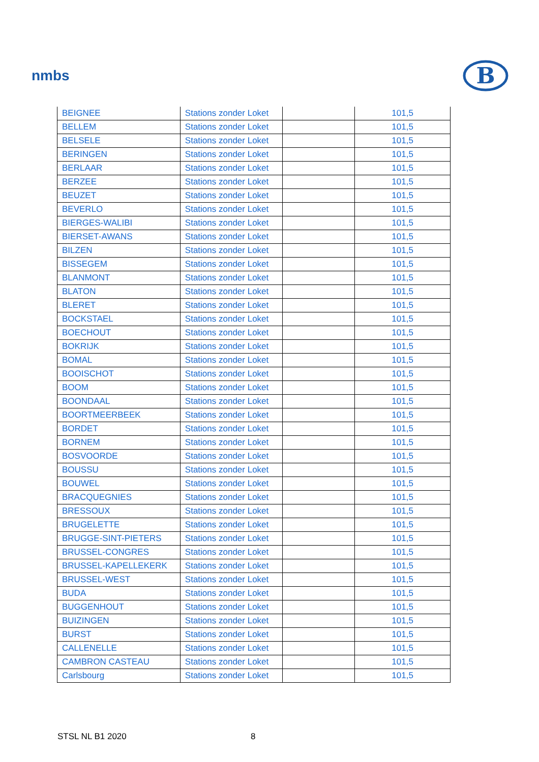nmbs
B
| BEIGNEE | Stations zonder Loket | | 101,5 |
| BELLEM | Stations zonder Loket | | 101,5 |
| BELSELE | Stations zonder Loket | | 101,5 |
| BERINGEN | Stations zonder Loket | | 101,5 |
| BERLAAR | Stations zonder Loket | | 101,5 |
| BERZEE | Stations zonder Loket | | 101,5 |
| BEUZET | Stations zonder Loket | | 101,5 |
| BEVERLO | Stations zonder Loket | | 101,5 |
| BIERGES-WALIBI | Stations zonder Loket | | 101,5 |
| BIERSET-AWANS | Stations zonder Loket | | 101,5 |
| BILZEN | Stations zonder Loket | | 101,5 |
| BISSEGEM | Stations zonder Loket | | 101,5 |
| BLANMONT | Stations zonder Loket | | 101,5 |
| BLATON | Stations zonder Loket | | 101,5 |
| BLERET | Stations zonder Loket | | 101,5 |
| BOCKSTAEL | Stations zonder Loket | | 101,5 |
| BOECHOUT | Stations zonder Loket | | 101,5 |
| BOKRIJK | Stations zonder Loket | | 101,5 |
| BOMAL | Stations zonder Loket | | 101,5 |
| BOOISCHOT | Stations zonder Loket | | 101,5 |
| BOOM | Stations zonder Loket | | 101,5 |
| BOONDAAL | Stations zonder Loket | | 101,5 |
| BOORTMEERBEEK | Stations zonder Loket | | 101,5 |
| BORDET | Stations zonder Loket | | 101,5 |
| BORNEM | Stations zonder Loket | | 101,5 |
| BOSVOORDE | Stations zonder Loket | | 101,5 |
| BOUSSU | Stations zonder Loket | | 101,5 |
| BOUWEL | Stations zonder Loket | | 101,5 |
| BRACQUEGNIES | Stations zonder Loket | | 101,5 |
| BRESSOUX | Stations zonder Loket | | 101,5 |
| BRUGELETTE | Stations zonder Loket | | 101,5 |
| BRUGGE-SINT-PIETERS | Stations zonder Loket | | 101,5 |
| BRUSSEL-CONGRES | Stations zonder Loket | | 101,5 |
| BRUSSEL-KAPELLEKERK | Stations zonder Loket | | 101,5 |
| BRUSSEL-WEST | Stations zonder Loket | | 101,5 |
| BUDA | Stations zonder Loket | | 101,5 |
| BUGGENHOUT | Stations zonder Loket | | 101,5 |
| BUIZINGEN | Stations zonder Loket | | 101,5 |
| BURST | Stations zonder Loket | | 101,5 |
| CALLENELLE | Stations zonder Loket | | 101,5 |
| CAMBRON CASTEAU | Stations zonder Loket | | 101,5 |
| Carlsbourg | Stations zonder Loket | | 101,5 |
STSL NL B1 2020 8